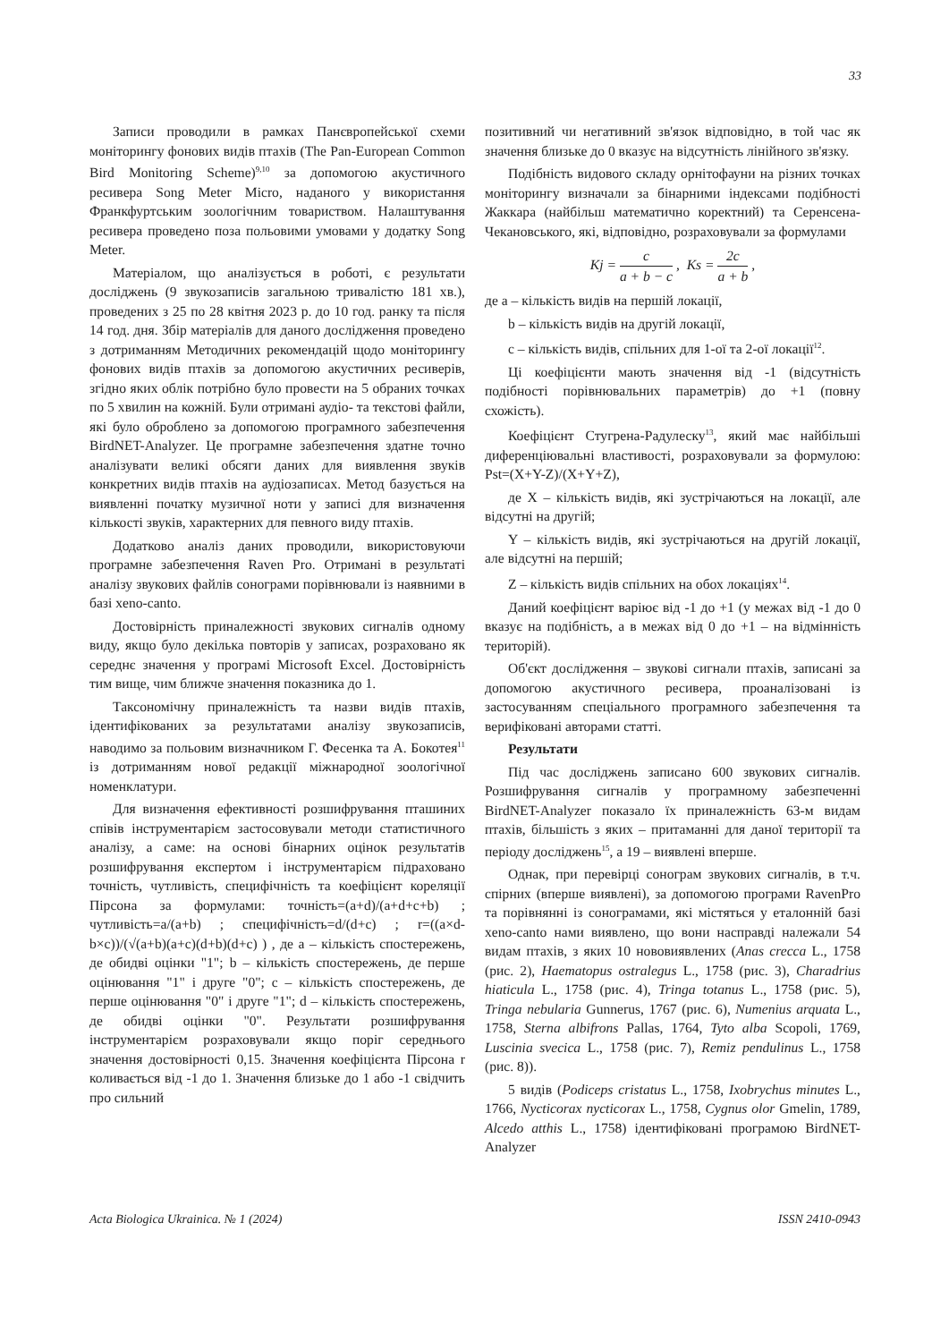33
Записи проводили в рамках Панєвропейської схеми моніторингу фонових видів птахів (The Pan-European Common Bird Monitoring Scheme)<sup>9,10</sup> за допомогою акустичного ресивера Song Meter Micro, наданого у використання Франкфуртським зоологічним товариством. Налаштування ресивера проведено поза польовими умовами у додатку Song Meter.
Матеріалом, що аналізується в роботі, є результати досліджень (9 звукозаписів загальною тривалістю 181 хв.), проведених з 25 по 28 квітня 2023 р. до 10 год. ранку та після 14 год. дня. Збір матеріалів для даного дослідження проведено з дотриманням Методичних рекомендацій щодо моніторингу фонових видів птахів за допомогою акустичних ресиверів, згідно яких облік потрібно було провести на 5 обраних точках по 5 хвилин на кожній. Були отримані аудіо- та текстові файли, які було оброблено за допомогою програмного забезпечення BirdNET-Analyzer. Це програмне забезпечення здатне точно аналізувати великі обсяги даних для виявлення звуків конкретних видів птахів на аудіозаписах. Метод базується на виявленні початку музичної ноти у записі для визначення кількості звуків, характерних для певного виду птахів.
Додатково аналіз даних проводили, використовуючи програмне забезпечення Raven Pro. Отримані в результаті аналізу звукових файлів сонограми порівнювали із наявними в базі xeno-canto.
Достовірність приналежності звукових сигналів одному виду, якщо було декілька повторів у записах, розраховано як середнє значення у програмі Microsoft Excel. Достовірність тим вище, чим ближче значення показника до 1.
Таксономічну приналежність та назви видів птахів, ідентифікованих за результатами аналізу звукозаписів, наводимо за польовим визначником Г. Фесенка та А. Бокотея<sup>11</sup> із дотриманням нової редакції міжнародної зоологічної номенклатури.
Для визначення ефективності розшифрування пташиних співів інструментарієм застосовували методи статистичного аналізу, а саме: на основі бінарних оцінок результатів розшифрування експертом і інструментарієм підраховано точність, чутливість, специфічність та коефіцієнт кореляції Пірсона за формулами: точність=(a+d)/(a+d+c+b) ; чутливість=a/(a+b) ; специфічність=d/(d+c) ; r=((a×d-b×c))/(√(a+b)(a+c)(d+b)(d+c) ) , де a – кількість спостережень, де обидві оцінки "1"; b – кількість спостережень, де перше оцінювання "1" і друге "0"; c – кількість спостережень, де перше оцінювання "0" і друге "1"; d – кількість спостережень, де обидві оцінки "0". Результати розшифрування інструментарієм розраховували якщо поріг середнього значення достовірності 0,15. Значення коефіцієнта Пірсона r коливається від -1 до 1. Значення близьке до 1 або -1 свідчить про сильний
позитивний чи негативний зв'язок відповідно, в той час як значення близьке до 0 вказує на відсутність лінійного зв'язку.
Подібність видового складу орнітофауни на різних точках моніторингу визначали за бінарними індексами подібності Жаккара (найбільш математично коректний) та Серенсена-Чекановського, які, відповідно, розраховували за формулами
Kj = c a + b − c , Ks = 2c a + b ,
де a – кількість видів на першій локації,
b – кількість видів на другій локації,
c – кількість видів, спільних для 1-ої та 2-ої локації<sup>12</sup>.
Ці коефіцієнти мають значення від -1 (відсутність подібності порівнювальних параметрів) до +1 (повну схожість).
Коефіцієнт Стугрена-Радулеску<sup>13</sup>, який має найбільші диференціювальні властивості, розраховували за формулою: Pst=(X+Y-Z)/(X+Y+Z),
де X – кількість видів, які зустрічаються на локації, але відсутні на другій;
Y – кількість видів, які зустрічаються на другій локації, але відсутні на першій;
Z – кількість видів спільних на обох локаціях<sup>14</sup>.
Даний коефіцієнт варіює від -1 до +1 (у межах від -1 до 0 вказує на подібність, а в межах від 0 до +1 – на відмінність територій).
Об'єкт дослідження – звукові сигнали птахів, записані за допомогою акустичного ресивера, проаналізовані із застосуванням спеціального програмного забезпечення та верифіковані авторами статті.
Результати
Під час досліджень записано 600 звукових сигналів. Розшифрування сигналів у програмному забезпеченні BirdNET-Analyzer показало їх приналежність 63-м видам птахів, більшість з яких – притаманні для даної території та періоду досліджень<sup>15</sup>, а 19 – виявлені вперше.
Однак, при перевірці сонограм звукових сигналів, в т.ч. спірних (вперше виявлені), за допомогою програми RavenPro та порівнянні із сонограмами, які містяться у еталонній базі xeno-canto нами виявлено, що вони насправді належали 54 видам птахів, з яких 10 нововиявлених (Anas crecca L., 1758 (рис. 2), Haematopus ostralegus L., 1758 (рис. 3), Charadrius hiaticula L., 1758 (рис. 4), Tringa totanus L., 1758 (рис. 5), Tringa nebularia Gunnerus, 1767 (рис. 6), Numenius arquata L., 1758, Sterna albifrons Pallas, 1764, Tyto alba Scopoli, 1769, Luscinia svecica L., 1758 (рис. 7), Remiz pendulinus L., 1758 (рис. 8)).
5 видів (Podiceps cristatus L., 1758, Ixobrychus minutes L., 1766, Nycticorax nycticorax L., 1758, Cygnus olor Gmelin, 1789, Alcedo atthis L., 1758) ідентифіковані програмою BirdNET-Analyzer
Acta Biologica Ukrainica. № 1 (2024) ISSN 2410-0943